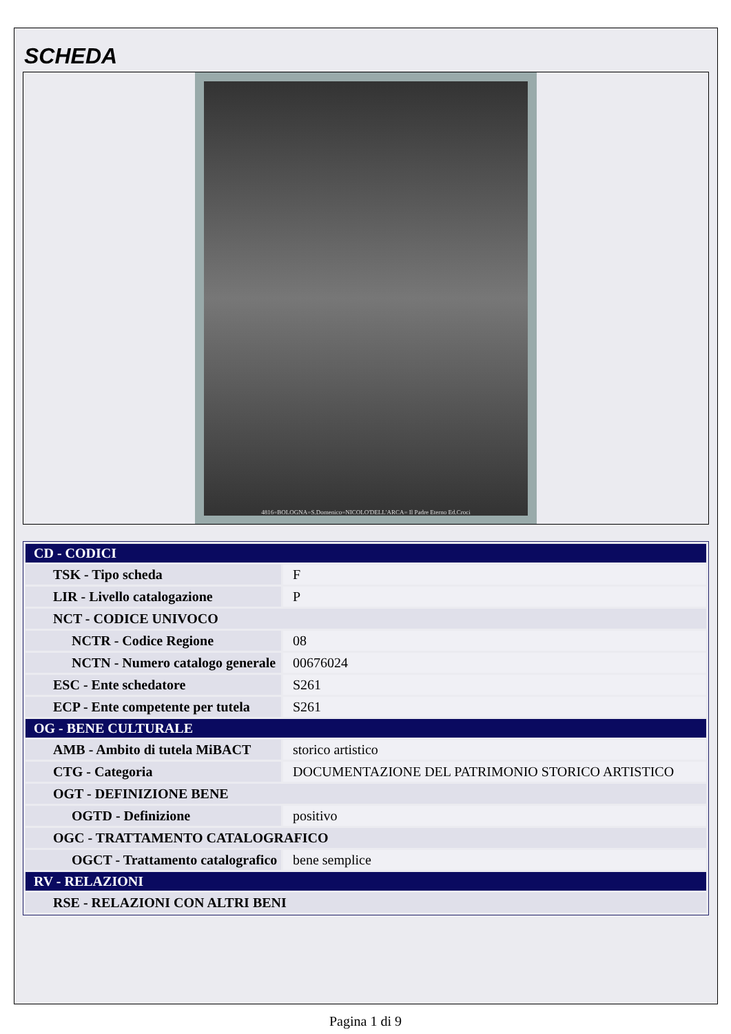SCHEDA
4816=BOLOGNA=S.Domenico=NICOLO'DELL'ARCA= Il Padre Eterno Ed.Croci
| CD - CODICI | |
| TSK - Tipo scheda | F |
| LIR - Livello catalogazione | P |
| NCT - CODICE UNIVOCO | |
| NCTR - Codice Regione | 08 |
| NCTN - Numero catalogo generale | 00676024 |
| ESC - Ente schedatore | S261 |
| ECP - Ente competente per tutela | S261 |
| OG - BENE CULTURALE | |
| AMB - Ambito di tutela MiBACT | storico artistico |
| CTG - Categoria | DOCUMENTAZIONE DEL PATRIMONIO STORICO ARTISTICO |
| OGT - DEFINIZIONE BENE | |
| OGTD - Definizione | positivo |
| OGC - TRATTAMENTO CATALOGRAFICO | |
| OGCT - Trattamento catalografico | bene semplice |
| RV - RELAZIONI | |
| RSE - RELAZIONI CON ALTRI BENI | |
Pagina 1 di 9